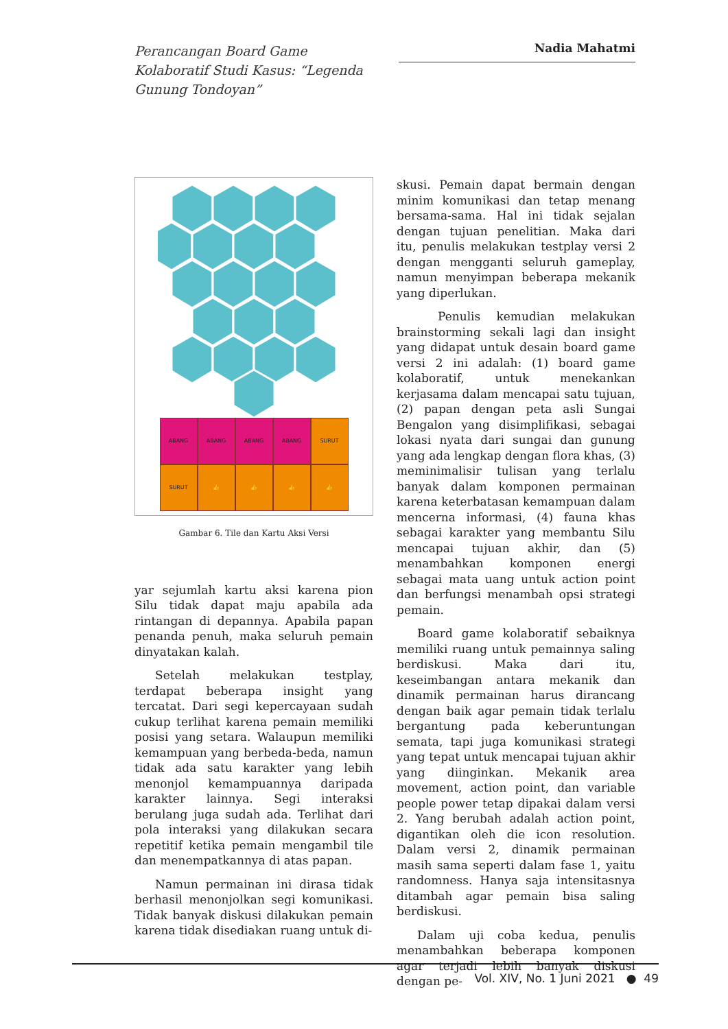Perancangan Board Game Kolaboratif Studi Kasus: “Legenda Gunung Tondoyan”
Nadia Mahatmi
ABANG
ABANG
ABANG
ABANG
SURUT
SURUT
👍
👍
👍
👍
Gambar 6. Tile dan Kartu Aksi Versi
yar sejumlah kartu aksi karena pion Silu tidak dapat maju apabila ada rintangan di depannya. Apabila papan penanda penuh, maka seluruh pemain dinyatakan kalah.
Setelah melakukan testplay, terdapat beberapa insight yang tercatat. Dari segi kepercayaan sudah cukup terlihat karena pemain memiliki posisi yang setara. Walaupun memiliki kemampuan yang berbeda-beda, namun tidak ada satu karakter yang lebih menonjol kemampuannya daripada karakter lainnya. Segi interaksi berulang juga sudah ada. Terlihat dari pola interaksi yang dilakukan secara repetitif ketika pemain mengambil tile dan menempatkannya di atas papan.
Namun permainan ini dirasa tidak berhasil menonjolkan segi komunikasi. Tidak banyak diskusi dilakukan pemain karena tidak disediakan ruang untuk di-
skusi. Pemain dapat bermain dengan minim komunikasi dan tetap menang bersama-sama. Hal ini tidak sejalan dengan tujuan penelitian. Maka dari itu, penulis melakukan testplay versi 2 dengan mengganti seluruh gameplay, namun menyimpan beberapa mekanik yang diperlukan.
Penulis kemudian melakukan brainstorming sekali lagi dan insight yang didapat untuk desain board game versi 2 ini adalah: (1) board game kolaboratif, untuk menekankan kerjasama dalam mencapai satu tujuan, (2) papan dengan peta asli Sungai Bengalon yang disimplifikasi, sebagai lokasi nyata dari sungai dan gunung yang ada lengkap dengan flora khas, (3) meminimalisir tulisan yang terlalu banyak dalam komponen permainan karena keterbatasan kemampuan dalam mencerna informasi, (4) fauna khas sebagai karakter yang membantu Silu mencapai tujuan akhir, dan (5) menambahkan komponen energi sebagai mata uang untuk action point dan berfungsi menambah opsi strategi pemain.
Board game kolaboratif sebaiknya memiliki ruang untuk pemainnya saling berdiskusi. Maka dari itu, keseimbangan antara mekanik dan dinamik permainan harus dirancang dengan baik agar pemain tidak terlalu bergantung pada keberuntungan semata, tapi juga komunikasi strategi yang tepat untuk mencapai tujuan akhir yang diinginkan. Mekanik area movement, action point, dan variable people power tetap dipakai dalam versi 2. Yang berubah adalah action point, digantikan oleh die icon resolution. Dalam versi 2, dinamik permainan masih sama seperti dalam fase 1, yaitu randomness. Hanya saja intensitasnya ditambah agar pemain bisa saling berdiskusi.
Dalam uji coba kedua, penulis menambahkan beberapa komponen agar terjadi lebih banyak diskusi dengan pe-
Vol. XIV, No. 1 Juni 2021 ● 49